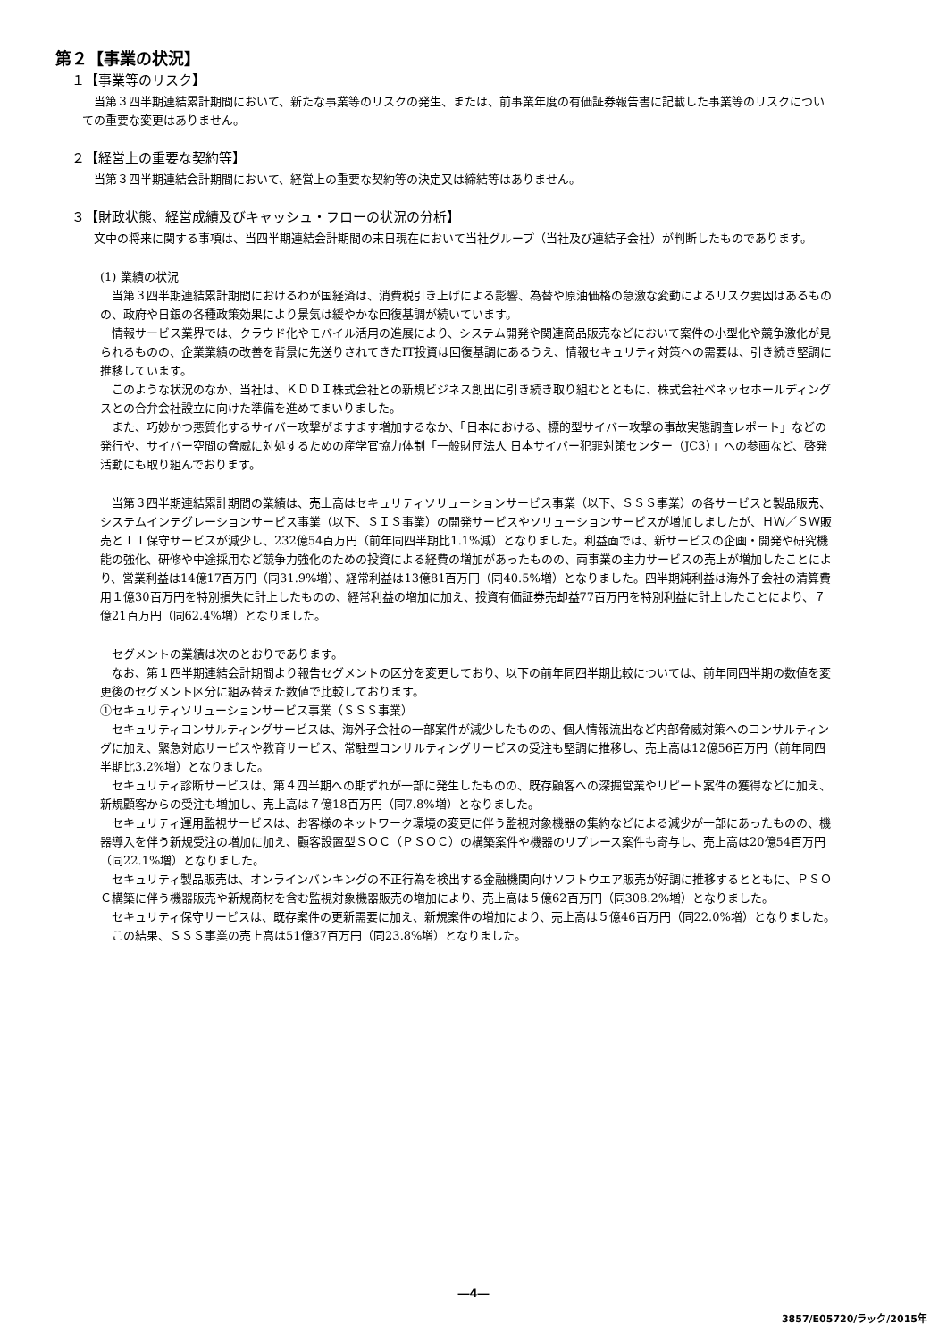第２【事業の状況】
１【事業等のリスク】
当第３四半期連結累計期間において、新たな事業等のリスクの発生、または、前事業年度の有価証券報告書に記載した事業等のリスクについての重要な変更はありません。
２【経営上の重要な契約等】
当第３四半期連結会計期間において、経営上の重要な契約等の決定又は締結等はありません。
３【財政状態、経営成績及びキャッシュ・フローの状況の分析】
文中の将来に関する事項は、当四半期連結会計期間の末日現在において当社グループ（当社及び連結子会社）が判断したものであります。
(1) 業績の状況
当第３四半期連結累計期間におけるわが国経済は、消費税引き上げによる影響、為替や原油価格の急激な変動によるリスク要因はあるものの、政府や日銀の各種政策効果により景気は緩やかな回復基調が続いています。
情報サービス業界では、クラウド化やモバイル活用の進展により、システム開発や関連商品販売などにおいて案件の小型化や競争激化が見られるものの、企業業績の改善を背景に先送りされてきたIT投資は回復基調にあるうえ、情報セキュリティ対策への需要は、引き続き堅調に推移しています。
このような状況のなか、当社は、ＫＤＤＩ株式会社との新規ビジネス創出に引き続き取り組むとともに、株式会社ベネッセホールディングスとの合弁会社設立に向けた準備を進めてまいりました。
また、巧妙かつ悪質化するサイバー攻撃がますます増加するなか、「日本における、標的型サイバー攻撃の事故実態調査レポート」などの発行や、サイバー空間の脅威に対処するための産学官協力体制「一般財団法人 日本サイバー犯罪対策センター（JC3）」への参画など、啓発活動にも取り組んでおります。
当第３四半期連結累計期間の業績は、売上高はセキュリティソリューションサービス事業（以下、ＳＳＳ事業）の各サービスと製品販売、システムインテグレーションサービス事業（以下、ＳＩＳ事業）の開発サービスやソリューションサービスが増加しましたが、ＨＷ／ＳＷ販売とＩＴ保守サービスが減少し、232億54百万円（前年同四半期比1.1%減）となりました。利益面では、新サービスの企画・開発や研究機能の強化、研修や中途採用など競争力強化のための投資による経費の増加があったものの、両事業の主力サービスの売上が増加したことにより、営業利益は14億17百万円（同31.9%増）、経常利益は13億81百万円（同40.5%増）となりました。四半期純利益は海外子会社の清算費用１億30百万円を特別損失に計上したものの、経常利益の増加に加え、投資有価証券売却益77百万円を特別利益に計上したことにより、７億21百万円（同62.4%増）となりました。
セグメントの業績は次のとおりであります。
なお、第１四半期連結会計期間より報告セグメントの区分を変更しており、以下の前年同四半期比較については、前年同四半期の数値を変更後のセグメント区分に組み替えた数値で比較しております。
①セキュリティソリューションサービス事業（ＳＳＳ事業）
セキュリティコンサルティングサービスは、海外子会社の一部案件が減少したものの、個人情報流出など内部脅威対策へのコンサルティングに加え、緊急対応サービスや教育サービス、常駐型コンサルティングサービスの受注も堅調に推移し、売上高は12億56百万円（前年同四半期比3.2%増）となりました。
セキュリティ診断サービスは、第４四半期への期ずれが一部に発生したものの、既存顧客への深掘営業やリピート案件の獲得などに加え、新規顧客からの受注も増加し、売上高は７億18百万円（同7.8%増）となりました。
セキュリティ運用監視サービスは、お客様のネットワーク環境の変更に伴う監視対象機器の集約などによる減少が一部にあったものの、機器導入を伴う新規受注の増加に加え、顧客設置型ＳＯＣ（ＰＳＯＣ）の構築案件や機器のリプレース案件も寄与し、売上高は20億54百万円（同22.1%増）となりました。
セキュリティ製品販売は、オンラインバンキングの不正行為を検出する金融機関向けソフトウエア販売が好調に推移するとともに、ＰＳＯＣ構築に伴う機器販売や新規商材を含む監視対象機器販売の増加により、売上高は５億62百万円（同308.2%増）となりました。
セキュリティ保守サービスは、既存案件の更新需要に加え、新規案件の増加により、売上高は５億46百万円（同22.0%増）となりました。
この結果、ＳＳＳ事業の売上高は51億37百万円（同23.8%増）となりました。
―4―
3857/E05720/ラック/2015年